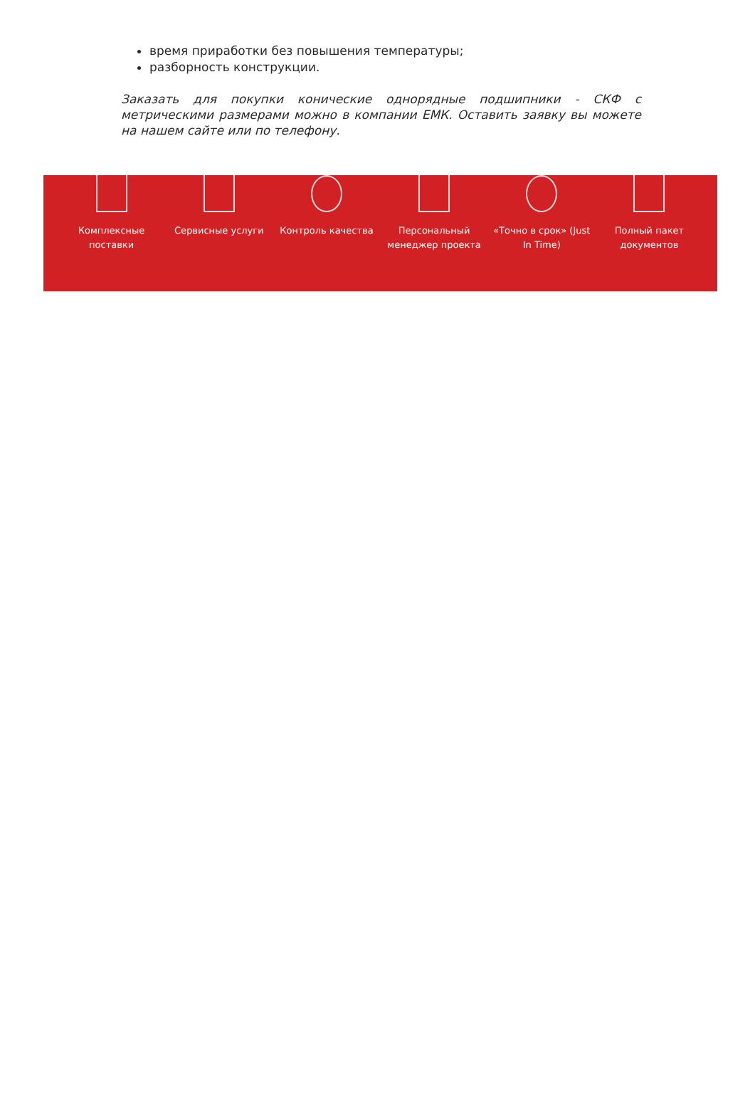время приработки без повышения температуры;
разборность конструкции.
Заказать для покупки конические однорядные подшипники - СКФ с метрическими размерами можно в компании ЕМК. Оставить заявку вы можете на нашем сайте или по телефону.
Комплексные поставки
Сервисные услуги Контроль качества Персональный менеджер проекта
«Точно в срок» (Just In Time)
Полный пакет документов